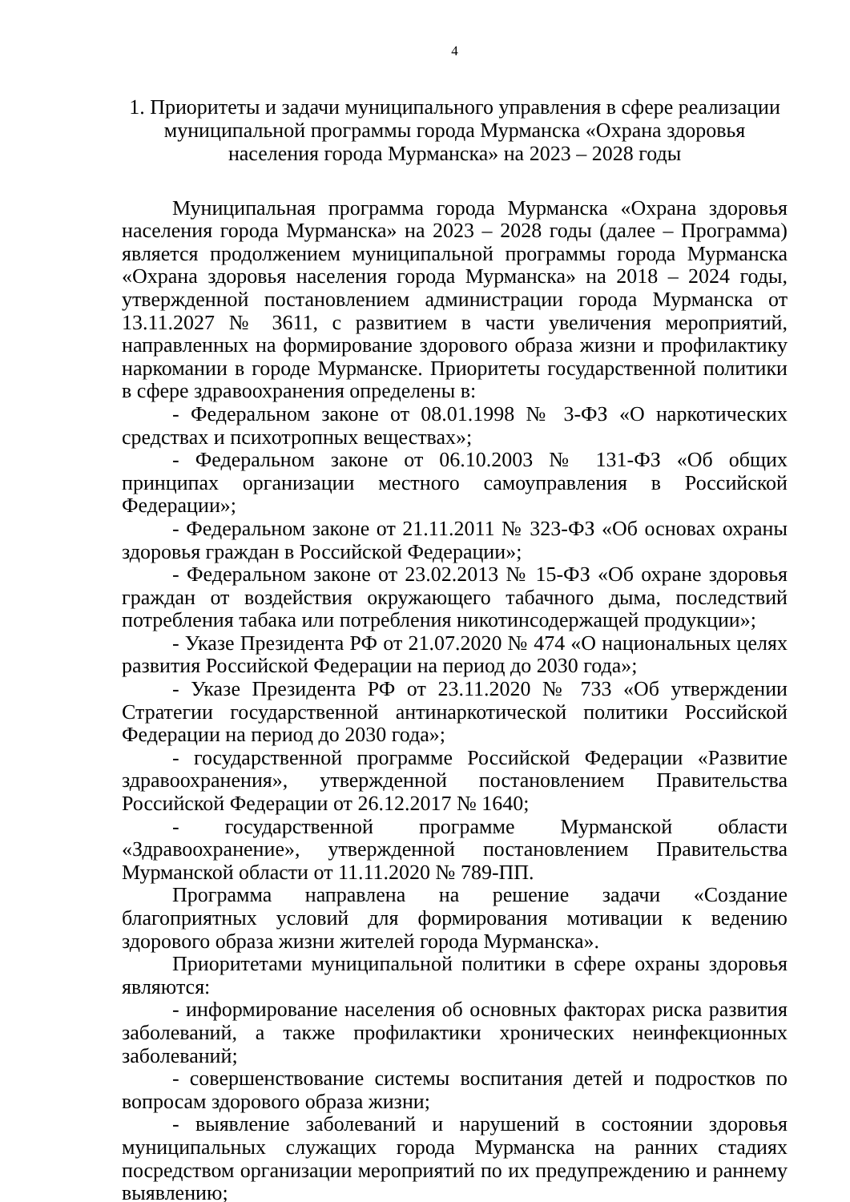4
1. Приоритеты и задачи муниципального управления в сфере реализации муниципальной программы города Мурманска «Охрана здоровья населения города Мурманска» на 2023 – 2028 годы
Муниципальная программа города Мурманска «Охрана здоровья населения города Мурманска» на 2023 – 2028 годы (далее – Программа) является продолжением муниципальной программы города Мурманска «Охрана здоровья населения города Мурманска» на 2018 – 2024 годы, утвержденной постановлением администрации города Мурманска от 13.11.2027 № 3611, с развитием в части увеличения мероприятий, направленных на формирование здорового образа жизни и профилактику наркомании в городе Мурманске. Приоритеты государственной политики в сфере здравоохранения определены в:
- Федеральном законе от 08.01.1998 № 3-ФЗ «О наркотических средствах и психотропных веществах»;
- Федеральном законе от 06.10.2003 № 131-ФЗ «Об общих принципах организации местного самоуправления в Российской Федерации»;
- Федеральном законе от 21.11.2011 № 323-ФЗ «Об основах охраны здоровья граждан в Российской Федерации»;
- Федеральном законе от 23.02.2013 № 15-ФЗ «Об охране здоровья граждан от воздействия окружающего табачного дыма, последствий потребления табака или потребления никотинсодержащей продукции»;
- Указе Президента РФ от 21.07.2020 № 474 «О национальных целях развития Российской Федерации на период до 2030 года»;
- Указе Президента РФ от 23.11.2020 № 733 «Об утверждении Стратегии государственной антинаркотической политики Российской Федерации на период до 2030 года»;
- государственной программе Российской Федерации «Развитие здравоохранения», утвержденной постановлением Правительства Российской Федерации от 26.12.2017 № 1640;
- государственной программе Мурманской области «Здравоохранение», утвержденной постановлением Правительства Мурманской области от 11.11.2020 № 789-ПП.
Программа направлена на решение задачи «Создание благоприятных условий для формирования мотивации к ведению здорового образа жизни жителей города Мурманска».
Приоритетами муниципальной политики в сфере охраны здоровья являются:
- информирование населения об основных факторах риска развития заболеваний, а также профилактики хронических неинфекционных заболеваний;
- совершенствование системы воспитания детей и подростков по вопросам здорового образа жизни;
- выявление заболеваний и нарушений в состоянии здоровья муниципальных служащих города Мурманска на ранних стадиях посредством организации мероприятий по их предупреждению и раннему выявлению;